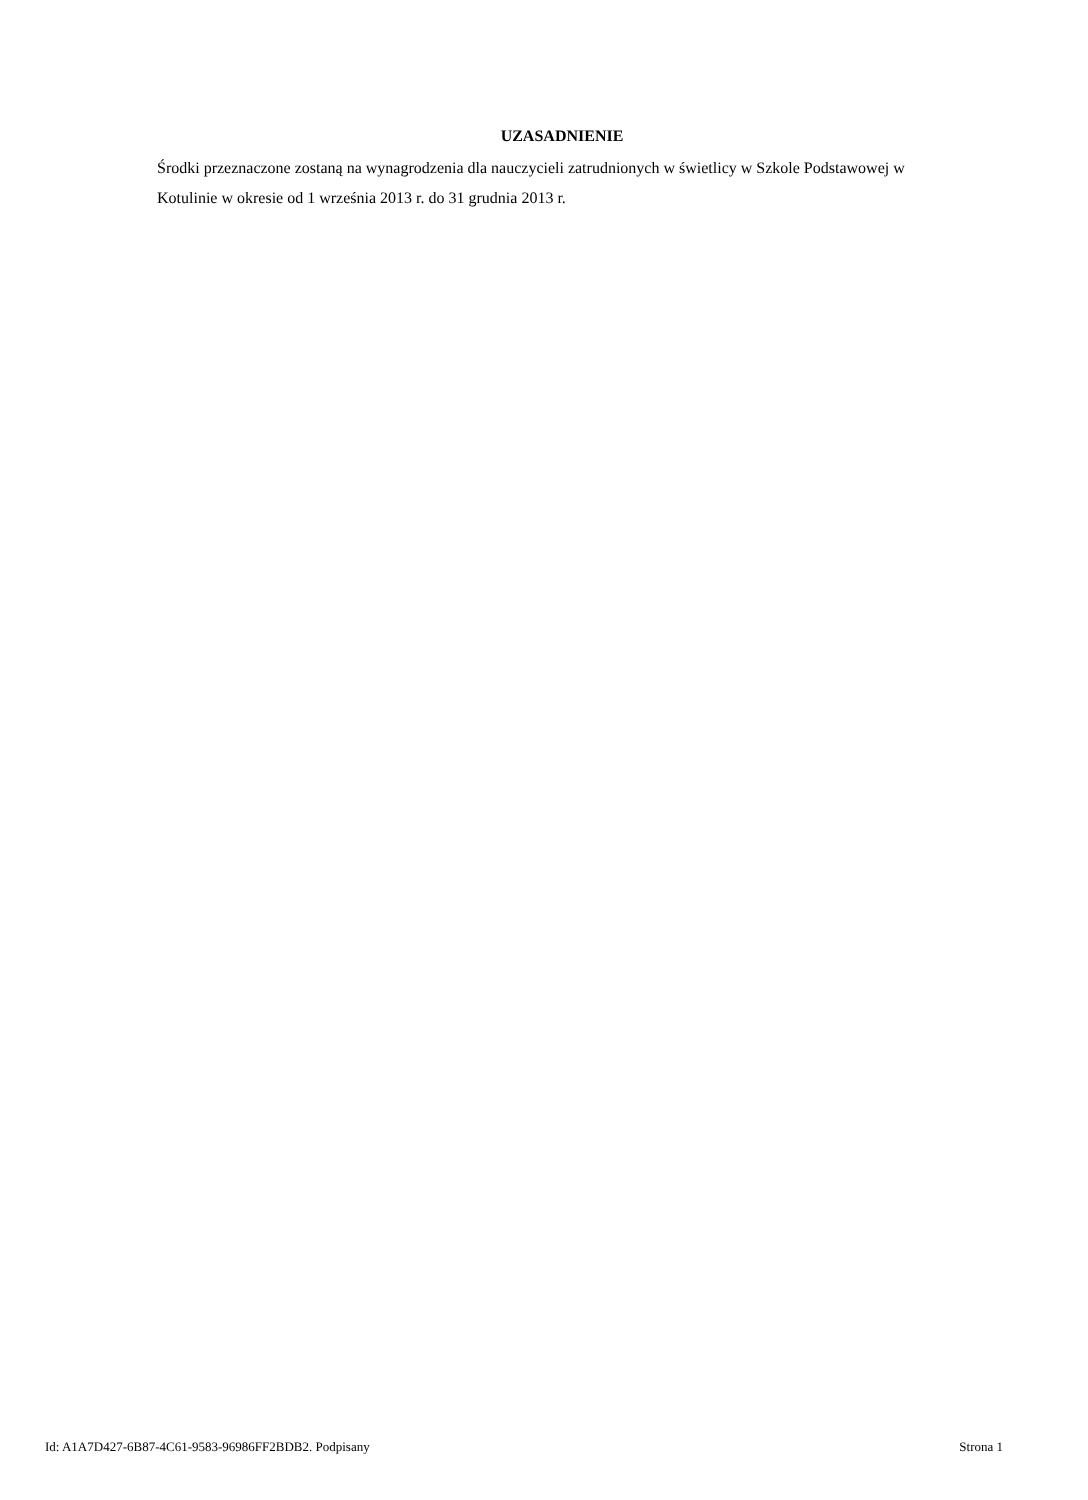UZASADNIENIE
Środki przeznaczone zostaną na wynagrodzenia dla nauczycieli zatrudnionych w świetlicy w Szkole Podstawowej w Kotulinie w okresie od 1 września 2013 r. do 31 grudnia 2013 r.
Id: A1A7D427-6B87-4C61-9583-96986FF2BDB2. Podpisany Strona 1